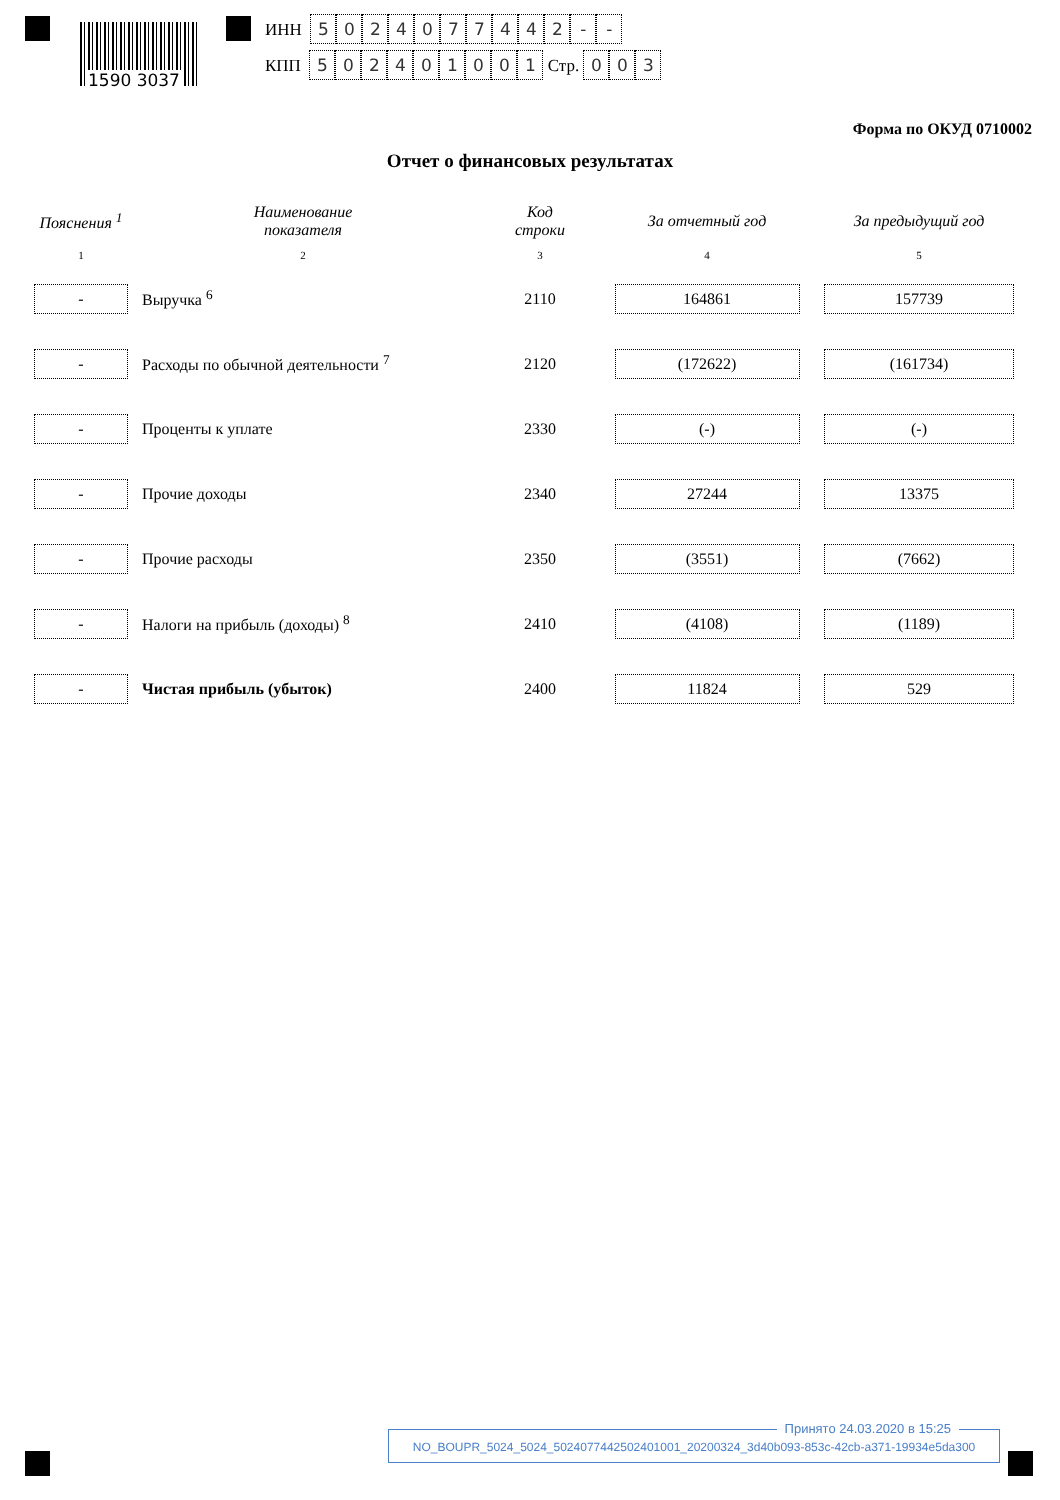1590 3037
ИНН 5024077442 - -
КПП 502401001 Стр. 003
Форма по ОКУД 0710002
Отчет о финансовых результатах
| Пояснения <sup>1</sup> | Наименование показателя | Код строки | За отчетный год | За предыдущий год |
| --- | --- | --- | --- | --- |
| 1 | 2 | 3 | 4 | 5 |
| - | Выручка <sup>6</sup> | 2110 | 164861 | 157739 |
| - | Расходы по обычной деятельности <sup>7</sup> | 2120 | (172622) | (161734) |
| - | Проценты к уплате | 2330 | (-) | (-) |
| - | Прочие доходы | 2340 | 27244 | 13375 |
| - | Прочие расходы | 2350 | (3551) | (7662) |
| - | Налоги на прибыль (доходы) <sup>8</sup> | 2410 | (4108) | (1189) |
| - | Чистая прибыль (убыток) | 2400 | 11824 | 529 |
Принято 24.03.2020 в 15:25
NO_BOUPR_5024_5024_5024077442502401001_20200324_3d40b093-853c-42cb-a371-19934e5da300